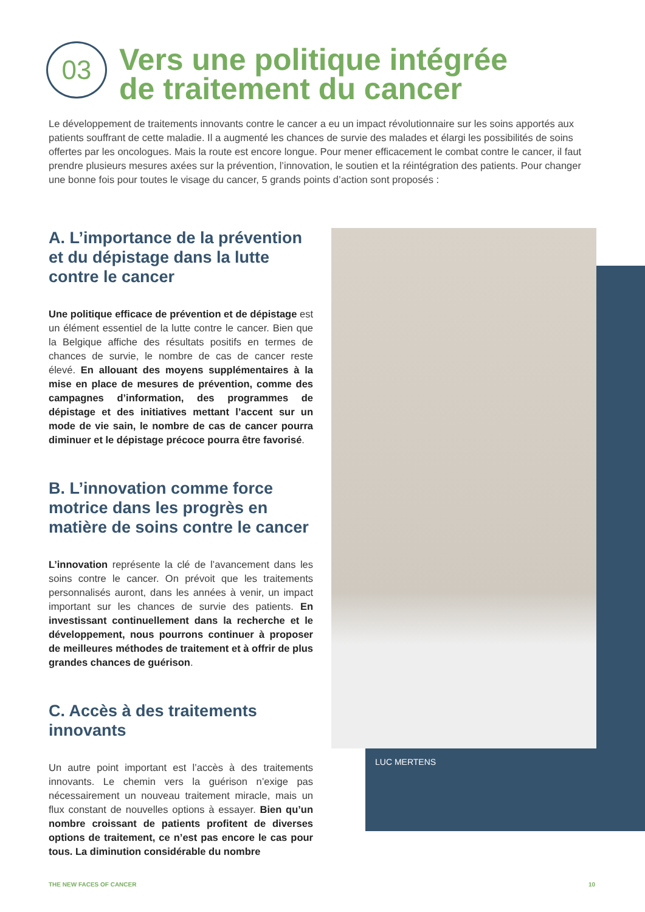03
Vers une politique intégrée
de traitement du cancer
Le développement de traitements innovants contre le cancer a eu un impact révolutionnaire sur les soins apportés aux patients souffrant de cette maladie. Il a augmenté les chances de survie des malades et élargi les possibilités de soins offertes par les oncologues. Mais la route est encore longue. Pour mener efficacement le combat contre le cancer, il faut prendre plusieurs mesures axées sur la prévention, l’innovation, le soutien et la réintégration des patients. Pour changer une bonne fois pour toutes le visage du cancer, 5 grands points d’action sont proposés :
A. L’importance de la prévention et du dépistage dans la lutte contre le cancer
Une politique efficace de prévention et de dépistage est un élément essentiel de la lutte contre le cancer. Bien que la Belgique affiche des résultats positifs en termes de chances de survie, le nombre de cas de cancer reste élevé. En allouant des moyens supplémentaires à la mise en place de mesures de prévention, comme des campagnes d’information, des programmes de dépistage et des initiatives mettant l’accent sur un mode de vie sain, le nombre de cas de cancer pourra diminuer et le dépistage précoce pourra être favorisé.
B. L’innovation comme force motrice dans les progrès en matière de soins contre le cancer
L’innovation représente la clé de l’avancement dans les soins contre le cancer. On prévoit que les traitements personnalisés auront, dans les années à venir, un impact important sur les chances de survie des patients. En investissant continuellement dans la recherche et le développement, nous pourrons continuer à proposer de meilleures méthodes de traitement et à offrir de plus grandes chances de guérison.
C. Accès à des traitements innovants
Un autre point important est l’accès à des traitements innovants. Le chemin vers la guérison n’exige pas nécessairement un nouveau traitement miracle, mais un flux constant de nouvelles options à essayer. Bien qu’un nombre croissant de patients profitent de diverses options de traitement, ce n’est pas encore le cas pour tous. La diminution considérable du nombre
LUC MERTENS
THE NEW FACES OF CANCER 10